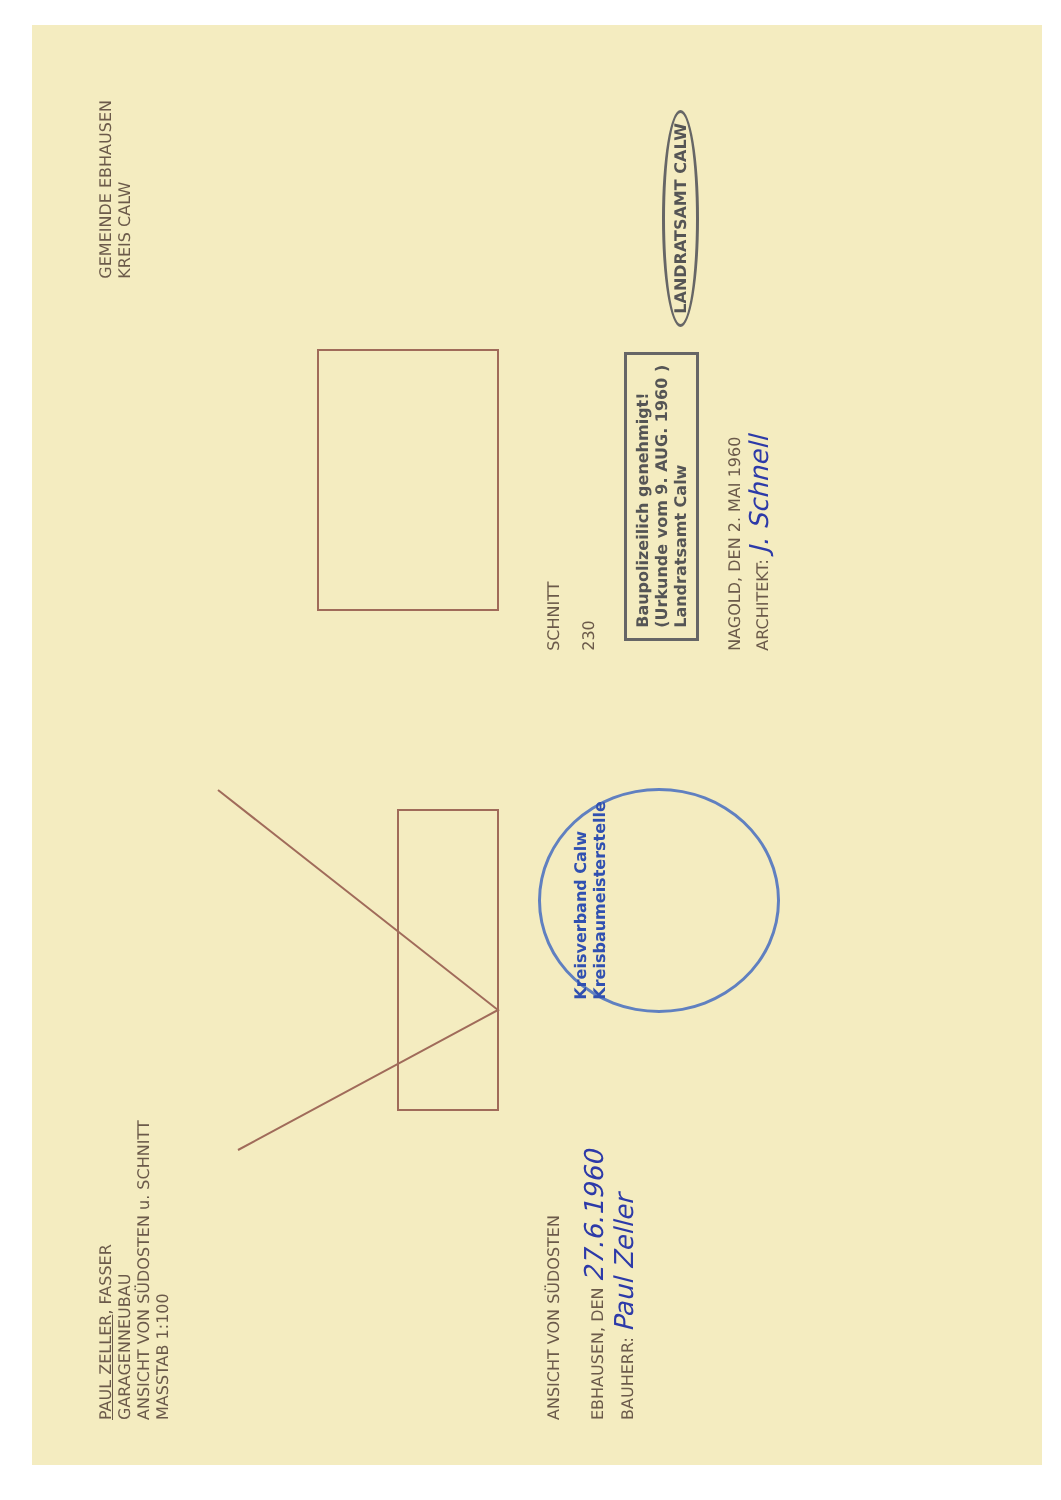PAUL ZELLER, FASSER
GARAGENNEUBAU
ANSICHT VON SÜDOSTEN u. SCHNITT
MASSTAB 1:100
GEMEINDE EBHAUSEN
KREIS CALW
ANSICHT VON SÜDOSTEN
EBHAUSEN, DEN 27.6.1960
BAUHERR: Paul Zeller
Kreisverband Calw
Kreisbaumeisterstelle
SCHNITT
230
Baupolizeilich genehmigt!
(Urkunde vom 9. AUG. 1960 )
Landratsamt Calw
LANDRATSAMT CALW
NAGOLD, DEN 2. MAI 1960
ARCHITEKT: J. Schnell